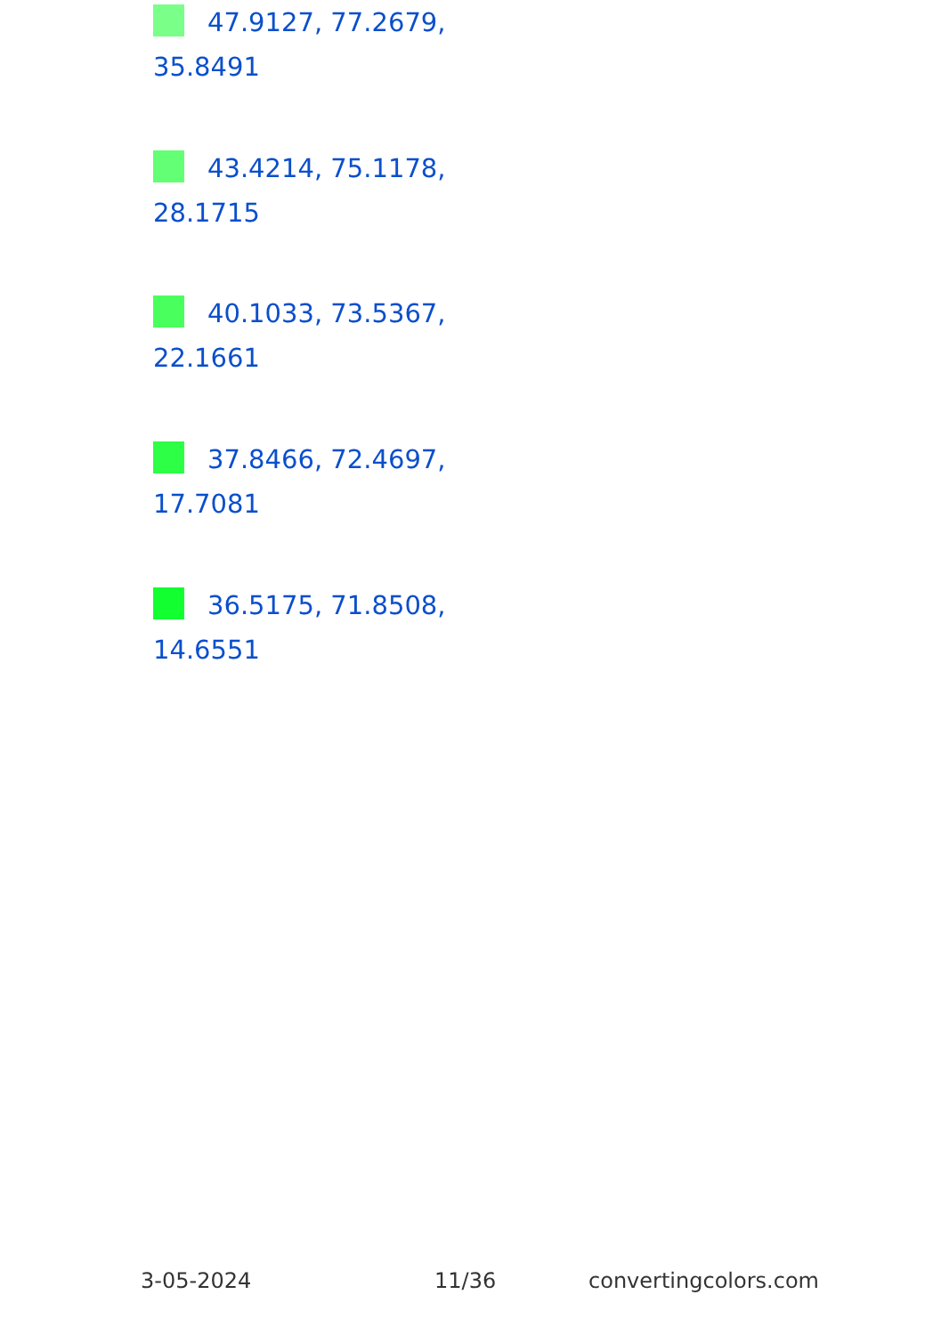47.9127, 77.2679, 35.8491
43.4214, 75.1178, 28.1715
40.1033, 73.5367, 22.1661
37.8466, 72.4697, 17.7081
36.5175, 71.8508, 14.6551
3-05-2024 11/36 convertingcolors.com